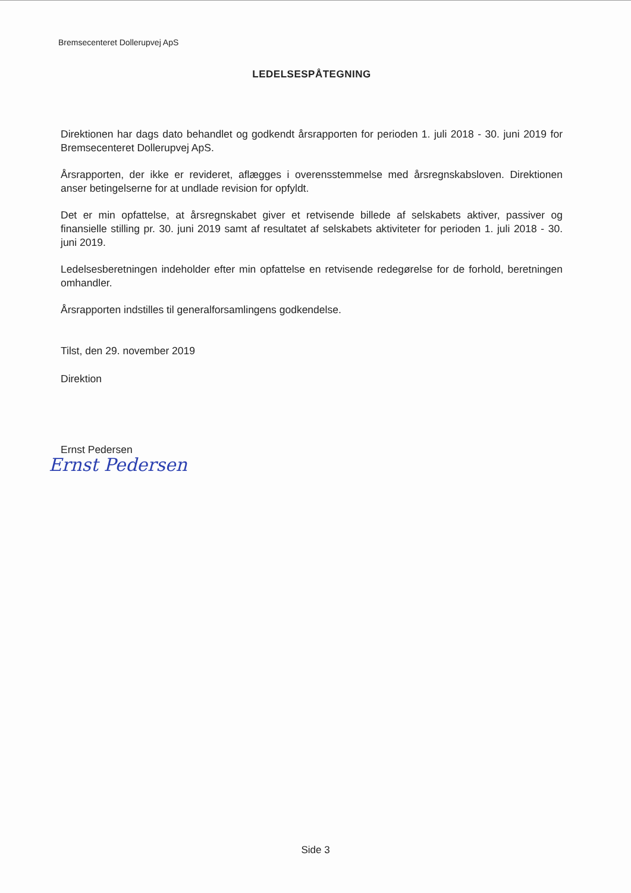Bremsecenteret Dollerupvej ApS
LEDELSESPÅTEGNING
Direktionen har dags dato behandlet og godkendt årsrapporten for perioden 1. juli 2018 - 30. juni 2019 for Bremsecenteret Dollerupvej ApS.
Årsrapporten, der ikke er revideret, aflægges i overensstemmelse med årsregnskabsloven. Direktionen anser betingelserne for at undlade revision for opfyldt.
Det er min opfattelse, at årsregnskabet giver et retvisende billede af selskabets aktiver, passiver og finansielle stilling pr. 30. juni 2019 samt af resultatet af selskabets aktiviteter for perioden 1. juli 2018 - 30. juni 2019.
Ledelsesberetningen indeholder efter min opfattelse en retvisende redegørelse for de forhold, beretningen omhandler.
Årsrapporten indstilles til generalforsamlingens godkendelse.
Tilst, den 29. november 2019
Direktion
Ernst Pedersen
Ernst Pedersen
Side 3